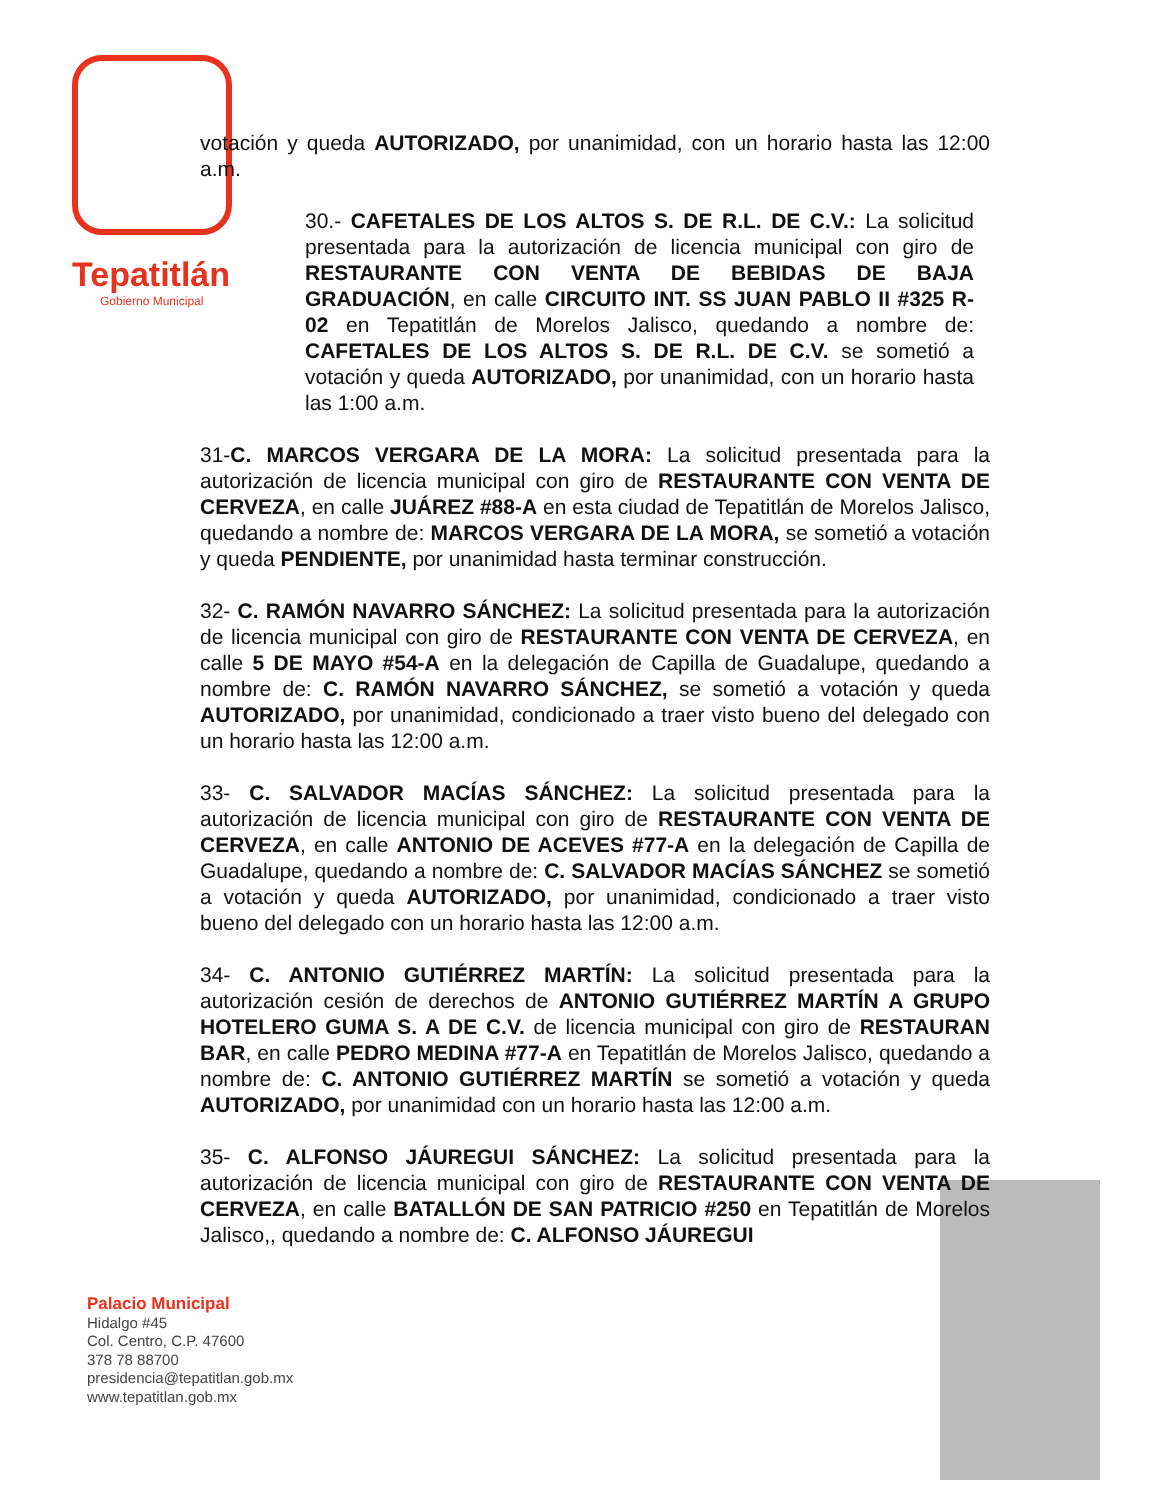Tepatitlán
Gobierno Municipal
votación y queda AUTORIZADO, por unanimidad, con un horario hasta las 12:00 a.m.
30.- CAFETALES DE LOS ALTOS S. DE R.L. DE C.V.: La solicitud presentada para la autorización de licencia municipal con giro de RESTAURANTE CON VENTA DE BEBIDAS DE BAJA GRADUACIÓN, en calle CIRCUITO INT. SS JUAN PABLO II #325 R-02 en Tepatitlán de Morelos Jalisco, quedando a nombre de: CAFETALES DE LOS ALTOS S. DE R.L. DE C.V. se sometió a votación y queda AUTORIZADO, por unanimidad, con un horario hasta las 1:00 a.m.
31-C. MARCOS VERGARA DE LA MORA: La solicitud presentada para la autorización de licencia municipal con giro de RESTAURANTE CON VENTA DE CERVEZA, en calle JUÁREZ #88-A en esta ciudad de Tepatitlán de Morelos Jalisco, quedando a nombre de: MARCOS VERGARA DE LA MORA, se sometió a votación y queda PENDIENTE, por unanimidad hasta terminar construcción.
32- C. RAMÓN NAVARRO SÁNCHEZ: La solicitud presentada para la autorización de licencia municipal con giro de RESTAURANTE CON VENTA DE CERVEZA, en calle 5 DE MAYO #54-A en la delegación de Capilla de Guadalupe, quedando a nombre de: C. RAMÓN NAVARRO SÁNCHEZ, se sometió a votación y queda AUTORIZADO, por unanimidad, condicionado a traer visto bueno del delegado con un horario hasta las 12:00 a.m.
33- C. SALVADOR MACÍAS SÁNCHEZ: La solicitud presentada para la autorización de licencia municipal con giro de RESTAURANTE CON VENTA DE CERVEZA, en calle ANTONIO DE ACEVES #77-A en la delegación de Capilla de Guadalupe, quedando a nombre de: C. SALVADOR MACÍAS SÁNCHEZ se sometió a votación y queda AUTORIZADO, por unanimidad, condicionado a traer visto bueno del delegado con un horario hasta las 12:00 a.m.
34- C. ANTONIO GUTIÉRREZ MARTÍN: La solicitud presentada para la autorización cesión de derechos de ANTONIO GUTIÉRREZ MARTÍN A GRUPO HOTELERO GUMA S. A DE C.V. de licencia municipal con giro de RESTAURAN BAR, en calle PEDRO MEDINA #77-A en Tepatitlán de Morelos Jalisco, quedando a nombre de: C. ANTONIO GUTIÉRREZ MARTÍN se sometió a votación y queda AUTORIZADO, por unanimidad con un horario hasta las 12:00 a.m.
35- C. ALFONSO JÁUREGUI SÁNCHEZ: La solicitud presentada para la autorización de licencia municipal con giro de RESTAURANTE CON VENTA DE CERVEZA, en calle BATALLÓN DE SAN PATRICIO #250 en Tepatitlán de Morelos Jalisco,, quedando a nombre de: C. ALFONSO JÁUREGUI
Palacio Municipal
Hidalgo #45
Col. Centro, C.P. 47600
378 78 88700
presidencia@tepatitlan.gob.mx
www.tepatitlan.gob.mx